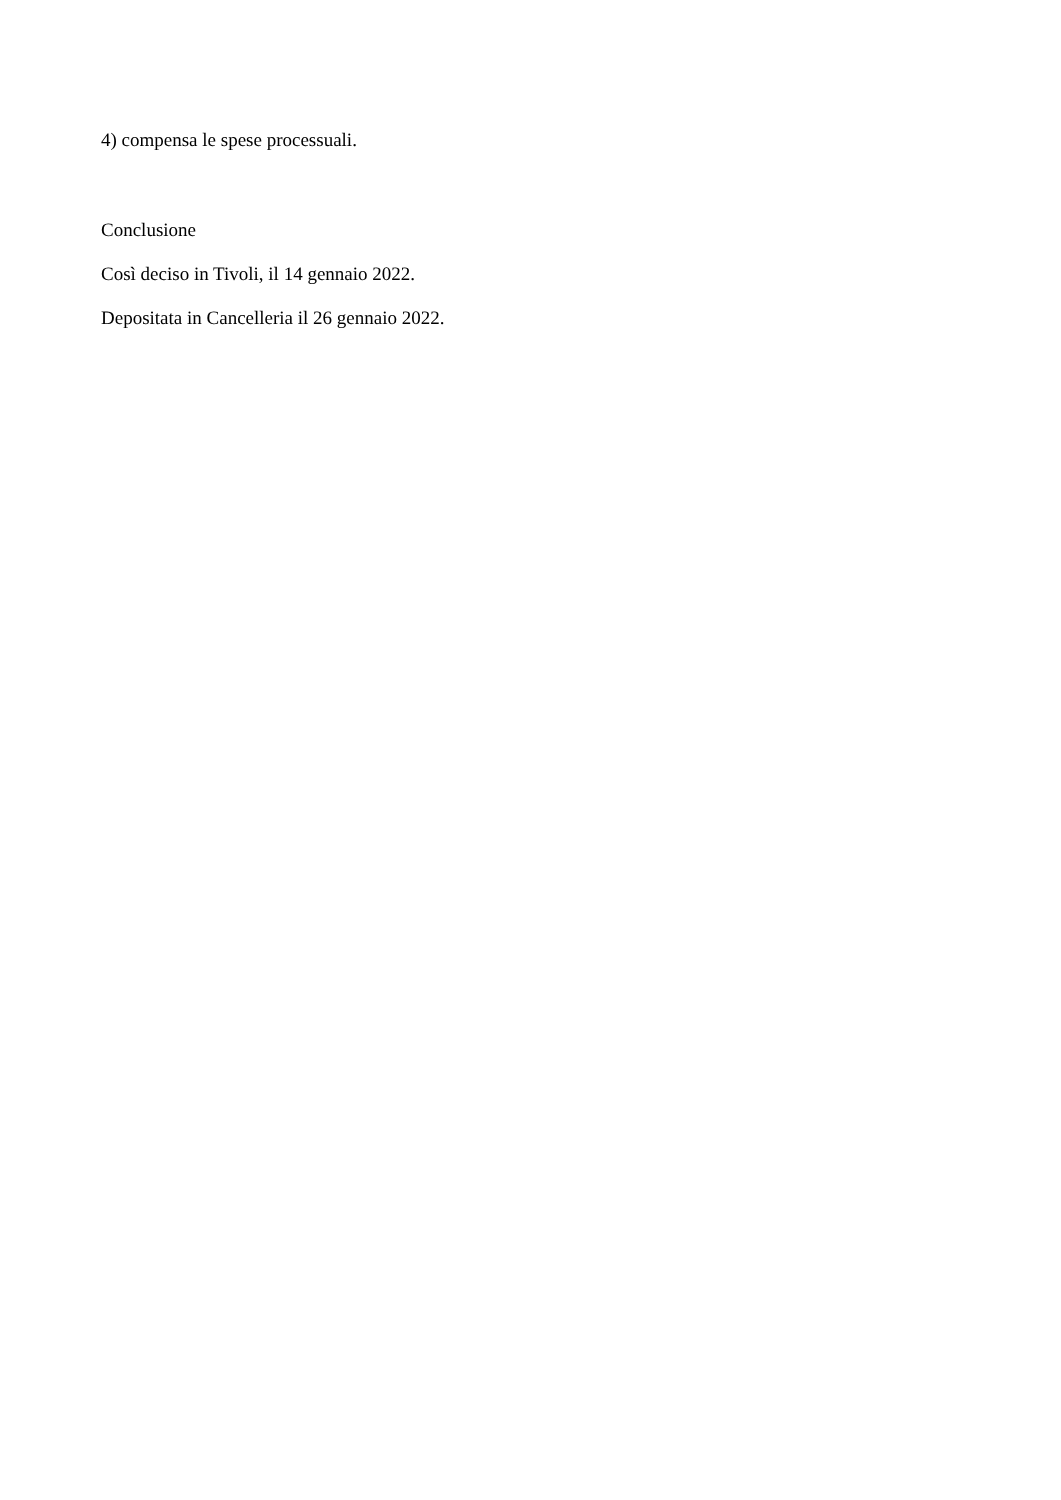4) compensa le spese processuali.
Conclusione
Così deciso in Tivoli, il 14 gennaio 2022.
Depositata in Cancelleria il 26 gennaio 2022.